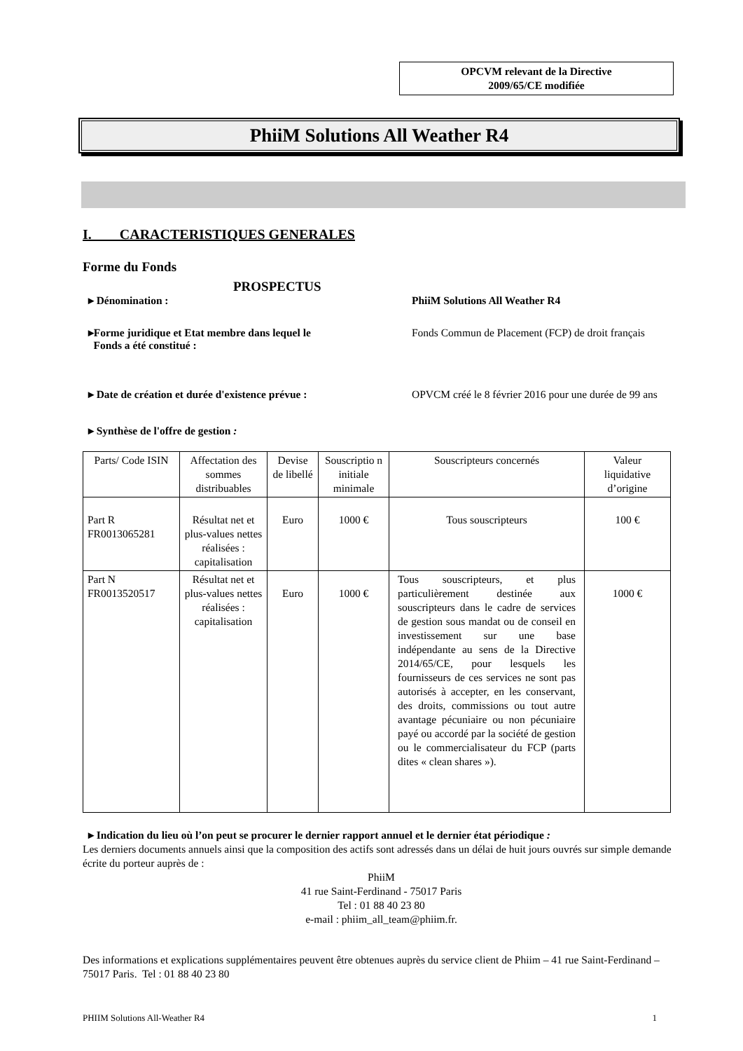OPCVM relevant de la Directive
2009/65/CE modifiée
PhiiM Solutions All Weather R4
I. CARACTERISTIQUES GENERALES
Forme du Fonds
PROSPECTUS
▸ Dénomination : PhiiM Solutions All Weather R4
▸Forme juridique et Etat membre dans lequel le
Fonds a été constitué :
Fonds Commun de Placement (FCP) de droit français
▸ Date de création et durée d'existence prévue : OPVCM créé le 8 février 2016 pour une durée de 99 ans
▸ Synthèse de l'offre de gestion :
| Parts/ Code ISIN | Affectation des sommes distribuables | Devise de libellé | Souscriptio n initiale minimale | Souscripteurs concernés | Valeur liquidative d’origine |
| --- | --- | --- | --- | --- | --- |
| Part R FR0013065281 | Résultat net et plus-values nettes réalisées : capitalisation | Euro | 1000 € | Tous souscripteurs | 100 € |
| Part N FR0013520517 | Résultat net et plus-values nettes réalisées : capitalisation | Euro | 1000 € | Tous souscripteurs, et plus particulièrement destinée aux souscripteurs dans le cadre de services de gestion sous mandat ou de conseil en investissement sur une base indépendante au sens de la Directive 2014/65/CE, pour lesquels les fournisseurs de ces services ne sont pas autorisés à accepter, en les conservant, des droits, commissions ou tout autre avantage pécuniaire ou non pécuniaire payé ou accordé par la société de gestion ou le commercialisateur du FCP (parts dites « clean shares »). | 1000 € |
▸ Indication du lieu où l’on peut se procurer le dernier rapport annuel et le dernier état périodique :
Les derniers documents annuels ainsi que la composition des actifs sont adressés dans un délai de huit jours ouvrés sur simple demande écrite du porteur auprès de :
PhiiM
41 rue Saint-Ferdinand - 75017 Paris
Tel : 01 88 40 23 80
e-mail : phiim_all_team@phiim.fr.
Des informations et explications supplémentaires peuvent être obtenues auprès du service client de Phiim – 41 rue Saint-Ferdinand – 75017 Paris. Tel : 01 88 40 23 80
PHIIM Solutions All-Weather R4 1